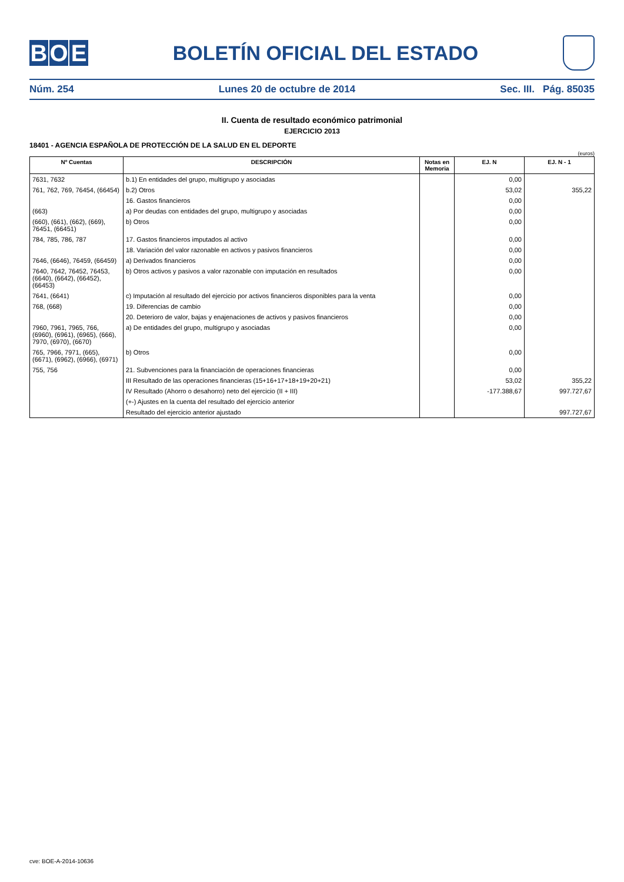B O E
BOLETÍN OFICIAL DEL ESTADO
Núm. 254 Lunes 20 de octubre de 2014 Sec. III. Pág. 85035
II. Cuenta de resultado económico patrimonial
EJERCICIO 2013
18401 - AGENCIA ESPAÑOLA DE PROTECCIÓN DE LA SALUD EN EL DEPORTE
(euros)
| Nº Cuentas | DESCRIPCIÓN | Notas en Memoria | EJ. N | EJ. N - 1 |
| --- | --- | --- | --- | --- |
| 7631, 7632 | b.1) En entidades del grupo, multigrupo y asociadas | | 0,00 | |
| 761, 762, 769, 76454, (66454) | b.2) Otros | | 53,02 | 355,22 |
| | 16. Gastos financieros | | 0,00 | |
| (663) | a) Por deudas con entidades del grupo, multigrupo y asociadas | | 0,00 | |
| (660), (661), (662), (669), 76451, (66451) | b) Otros | | 0,00 | |
| 784, 785, 786, 787 | 17. Gastos financieros imputados al activo | | 0,00 | |
| | 18. Variación del valor razonable en activos y pasivos financieros | | 0,00 | |
| 7646, (6646), 76459, (66459) | a) Derivados financieros | | 0,00 | |
| 7640, 7642, 76452, 76453, (6640), (6642), (66452), (66453) | b) Otros activos y pasivos a valor razonable con imputación en resultados | | 0,00 | |
| 7641, (6641) | c) Imputación al resultado del ejercicio por activos financieros disponibles para la venta | | 0,00 | |
| 768, (668) | 19. Diferencias de cambio | | 0,00 | |
| | 20. Deterioro de valor, bajas y enajenaciones de activos y pasivos financieros | | 0,00 | |
| 7960, 7961, 7965, 766, (6960), (6961), (6965), (666), 7970, (6970), (6670) | a) De entidades del grupo, multigrupo y asociadas | | 0,00 | |
| 765, 7966, 7971, (665), (6671), (6962), (6966), (6971) | b) Otros | | 0,00 | |
| 755, 756 | 21. Subvenciones para la financiación de operaciones financieras | | 0,00 | |
| | III Resultado de las operaciones financieras (15+16+17+18+19+20+21) | | 53,02 | 355,22 |
| | IV Resultado (Ahorro o desahorro) neto del ejercicio (II + III) | | -177.388,67 | 997.727,67 |
| | (+-) Ajustes en la cuenta del resultado del ejercicio anterior | | | |
| | Resultado del ejercicio anterior ajustado | | | 997.727,67 |
cve: BOE-A-2014-10636